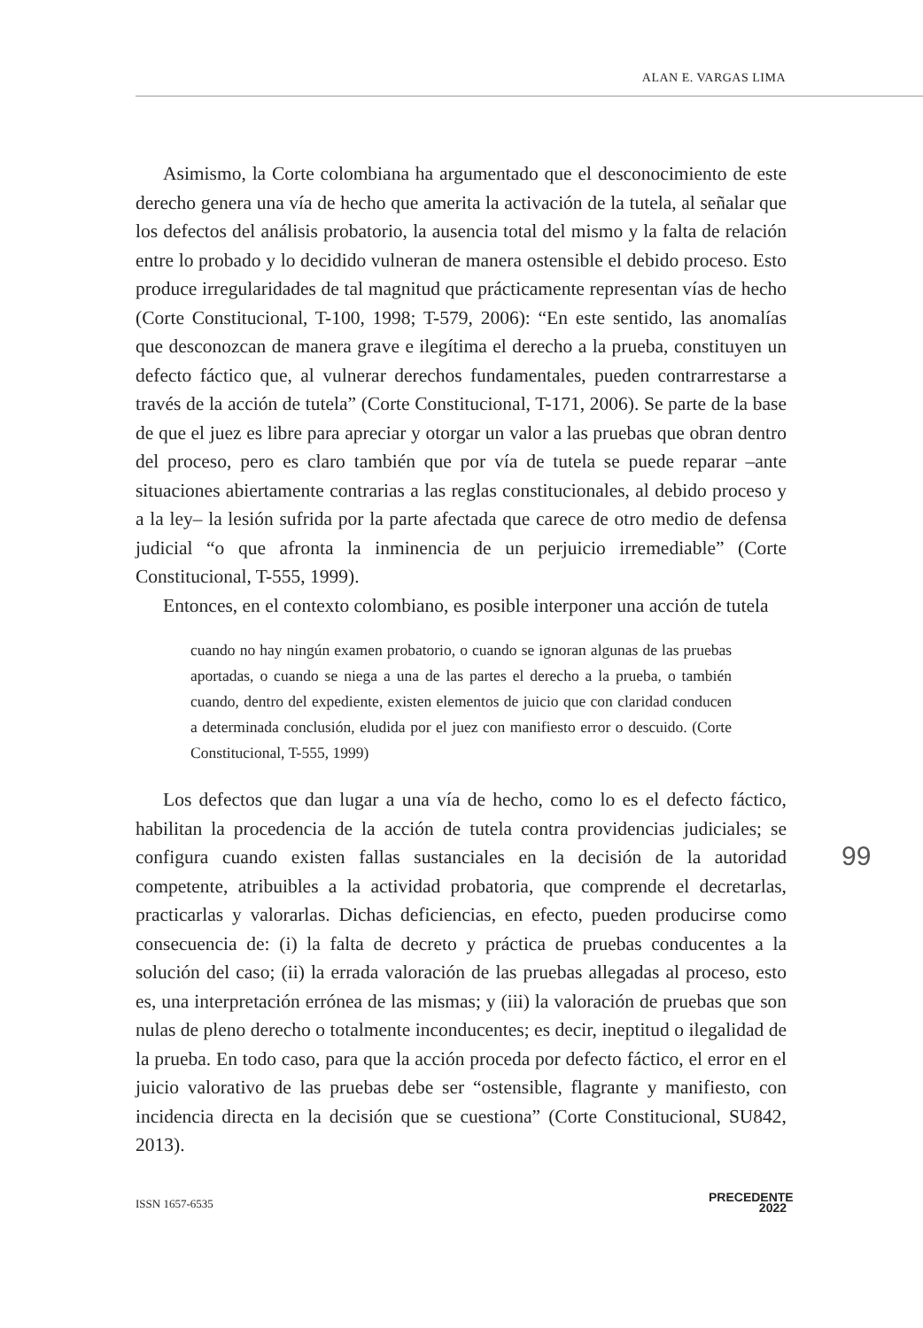ALAN E. VARGAS LIMA
Asimismo, la Corte colombiana ha argumentado que el desconocimiento de este derecho genera una vía de hecho que amerita la activación de la tutela, al señalar que los defectos del análisis probatorio, la ausencia total del mismo y la falta de relación entre lo probado y lo decidido vulneran de manera ostensible el debido proceso. Esto produce irregularidades de tal magnitud que prácticamente representan vías de hecho (Corte Constitucional, T-100, 1998; T-579, 2006): “En este sentido, las anomalías que desconozcan de manera grave e ilegítima el derecho a la prueba, constituyen un defecto fáctico que, al vulnerar derechos fundamentales, pueden contrarrestarse a través de la acción de tutela” (Corte Constitucional, T-171, 2006). Se parte de la base de que el juez es libre para apreciar y otorgar un valor a las pruebas que obran dentro del proceso, pero es claro también que por vía de tutela se puede reparar –ante situaciones abiertamente contrarias a las reglas constitucionales, al debido proceso y a la ley– la lesión sufrida por la parte afectada que carece de otro medio de defensa judicial “o que afronta la inminencia de un perjuicio irremediable” (Corte Constitucional, T-555, 1999).
Entonces, en el contexto colombiano, es posible interponer una acción de tutela
cuando no hay ningún examen probatorio, o cuando se ignoran algunas de las pruebas aportadas, o cuando se niega a una de las partes el derecho a la prueba, o también cuando, dentro del expediente, existen elementos de juicio que con claridad conducen a determinada conclusión, eludida por el juez con manifiesto error o descuido. (Corte Constitucional, T-555, 1999)
Los defectos que dan lugar a una vía de hecho, como lo es el defecto fáctico, habilitan la procedencia de la acción de tutela contra providencias judiciales; se configura cuando existen fallas sustanciales en la decisión de la autoridad competente, atribuibles a la actividad probatoria, que comprende el decretarlas, practicarlas y valorarlas. Dichas deficiencias, en efecto, pueden producirse como consecuencia de: (i) la falta de decreto y práctica de pruebas conducentes a la solución del caso; (ii) la errada valoración de las pruebas allegadas al proceso, esto es, una interpretación errónea de las mismas; y (iii) la valoración de pruebas que son nulas de pleno derecho o totalmente inconducentes; es decir, ineptitud o ilegalidad de la prueba. En todo caso, para que la acción proceda por defecto fáctico, el error en el juicio valorativo de las pruebas debe ser “ostensible, flagrante y manifiesto, con incidencia directa en la decisión que se cuestiona” (Corte Constitucional, SU842, 2013).
99
ISSN 1657-6535
PRECEDENTE
2022